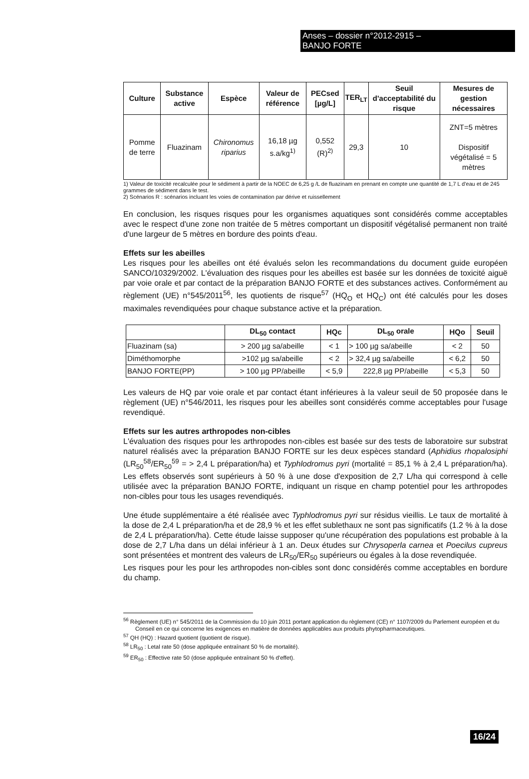Anses – dossier n°2012-2915 –
BANJO FORTE
| Culture | Substance active | Espèce | Valeur de référence | PECsed [µg/L] | TER<sub>LT</sub> | Seuil d'acceptabilité du risque | Mesures de gestion nécessaires |
| --- | --- | --- | --- | --- | --- | --- | --- |
| Pomme de terre | Fluazinam | Chironomus riparius | 16,18 µg s.a/kg<sup>1)</sup> | 0,552 (R)<sup>2)</sup> | 29,3 | 10 | ZNT=5 mètres Dispositif végétalisé = 5 mètres |
1) Valeur de toxicité recalculée pour le sédiment à partir de la NOEC de 6,25 g /L de fluazinam en prenant en compte une quantité de 1,7 L d'eau et de 245 grammes de sédiment dans le test.
2) Scénarios R : scénarios incluant les voies de contamination par dérive et ruissellement
En conclusion, les risques risques pour les organismes aquatiques sont considérés comme acceptables avec le respect d'une zone non traitée de 5 mètres comportant un dispositif végétalisé permanent non traité d'une largeur de 5 mètres en bordure des points d'eau.
Effets sur les abeilles
Les risques pour les abeilles ont été évalués selon les recommandations du document guide européen SANCO/10329/2002. L'évaluation des risques pour les abeilles est basée sur les données de toxicité aiguë par voie orale et par contact de la préparation BANJO FORTE et des substances actives. Conformément au règlement (UE) n°545/2011<sup>56</sup>, les quotients de risque<sup>57</sup> (HQ<sub>O</sub> et HQ<sub>C</sub>) ont été calculés pour les doses maximales revendiquées pour chaque substance active et la préparation.
| | DL<sub>50</sub> contact | HQc | DL<sub>50</sub> orale | HQo | Seuil |
| --- | --- | --- | --- | --- | --- |
| Fluazinam (sa) | > 200 µg sa/abeille | < 1 | > 100 µg sa/abeille | < 2 | 50 |
| Diméthomorphe | >102 µg sa/abeille | < 2 | > 32,4 µg sa/abeille | < 6,2 | 50 |
| BANJO FORTE(PP) | > 100 µg PP/abeille | < 5,9 | 222,8 µg PP/abeille | < 5,3 | 50 |
Les valeurs de HQ par voie orale et par contact étant inférieures à la valeur seuil de 50 proposée dans le règlement (UE) n°546/2011, les risques pour les abeilles sont considérés comme acceptables pour l'usage revendiqué.
Effets sur les autres arthropodes non-cibles
L'évaluation des risques pour les arthropodes non-cibles est basée sur des tests de laboratoire sur substrat naturel réalisés avec la préparation BANJO FORTE sur les deux espèces standard (Aphidius rhopalosiphi (LR<sub>50</sub><sup>58</sup>/ER<sub>50</sub><sup>59</sup> = > 2,4 L préparation/ha) et Typhlodromus pyri (mortalité = 85,1 % à 2,4 L préparation/ha). Les effets observés sont supérieurs à 50 % à une dose d'exposition de 2,7 L/ha qui correspond à celle utilisée avec la préparation BANJO FORTE, indiquant un risque en champ potentiel pour les arthropodes non-cibles pour tous les usages revendiqués.
Une étude supplémentaire a été réalisée avec Typhlodromus pyri sur résidus vieillis. Le taux de mortalité à la dose de 2,4 L préparation/ha et de 28,9 % et les effet sublethaux ne sont pas significatifs (1.2 % à la dose de 2,4 L préparation/ha). Cette étude laisse supposer qu'une récupération des populations est probable à la dose de 2,7 L/ha dans un délai inférieur à 1 an. Deux études sur Chrysoperla carnea et Poecilus cupreus sont présentées et montrent des valeurs de LR<sub>50</sub>/ER<sub>50</sub> supérieurs ou égales à la dose revendiquée.
Les risques pour les pour les arthropodes non-cibles sont donc considérés comme acceptables en bordure du champ.
<sup>56</sup> Règlement (UE) n° 545/2011 de la Commission du 10 juin 2011 portant application du règlement (CE) n° 1107/2009 du Parlement européen et du Conseil en ce qui concerne les exigences en matière de données applicables aux produits phytopharmaceutiques.
<sup>57</sup> QH (HQ) : Hazard quotient (quotient de risque).
<sup>58</sup> LR<sub>50</sub> : Letal rate 50 (dose appliquée entraînant 50 % de mortalité).
<sup>59</sup> ER<sub>50</sub> : Effective rate 50 (dose appliquée entraînant 50 % d'effet).
16/24